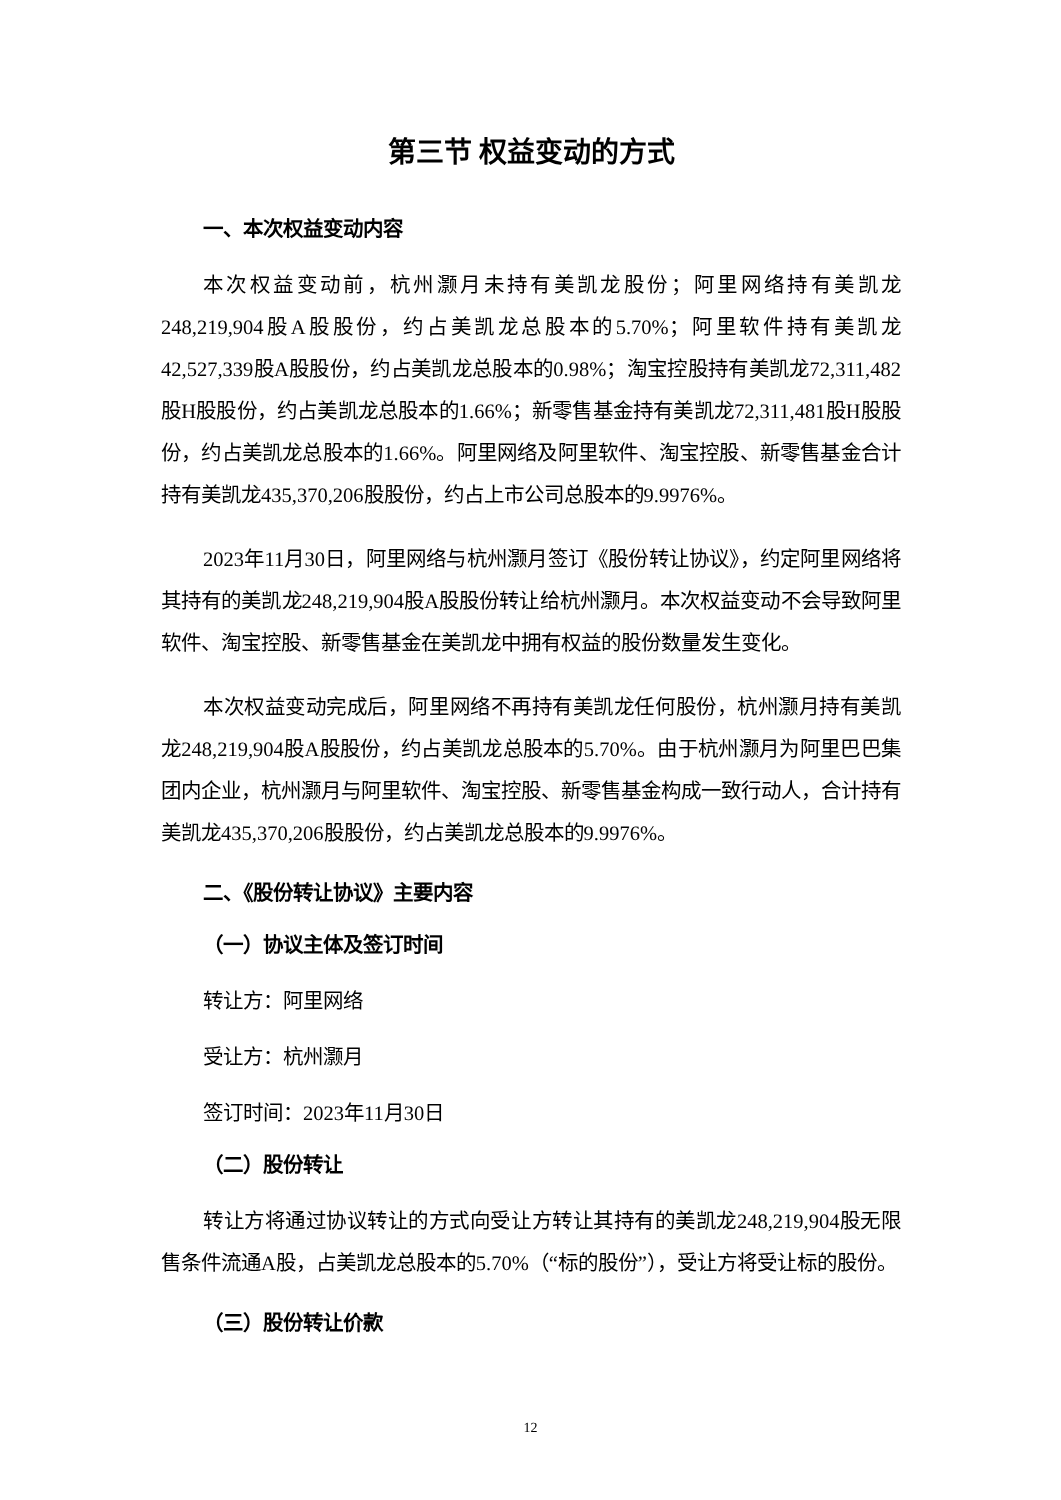第三节 权益变动的方式
一、本次权益变动内容
本次权益变动前，杭州灏月未持有美凯龙股份；阿里网络持有美凯龙248,219,904股A股股份，约占美凯龙总股本的5.70%；阿里软件持有美凯龙42,527,339股A股股份，约占美凯龙总股本的0.98%；淘宝控股持有美凯龙72,311,482股H股股份，约占美凯龙总股本的1.66%；新零售基金持有美凯龙72,311,481股H股股份，约占美凯龙总股本的1.66%。阿里网络及阿里软件、淘宝控股、新零售基金合计持有美凯龙435,370,206股股份，约占上市公司总股本的9.9976%。
2023年11月30日，阿里网络与杭州灏月签订《股份转让协议》，约定阿里网络将其持有的美凯龙248,219,904股A股股份转让给杭州灏月。本次权益变动不会导致阿里软件、淘宝控股、新零售基金在美凯龙中拥有权益的股份数量发生变化。
本次权益变动完成后，阿里网络不再持有美凯龙任何股份，杭州灏月持有美凯龙248,219,904股A股股份，约占美凯龙总股本的5.70%。由于杭州灏月为阿里巴巴集团内企业，杭州灏月与阿里软件、淘宝控股、新零售基金构成一致行动人，合计持有美凯龙435,370,206股股份，约占美凯龙总股本的9.9976%。
二、《股份转让协议》主要内容
（一）协议主体及签订时间
转让方：阿里网络
受让方：杭州灏月
签订时间：2023年11月30日
（二）股份转让
转让方将通过协议转让的方式向受让方转让其持有的美凯龙248,219,904股无限售条件流通A股，占美凯龙总股本的5.70%（“标的股份”），受让方将受让标的股份。
（三）股份转让价款
12